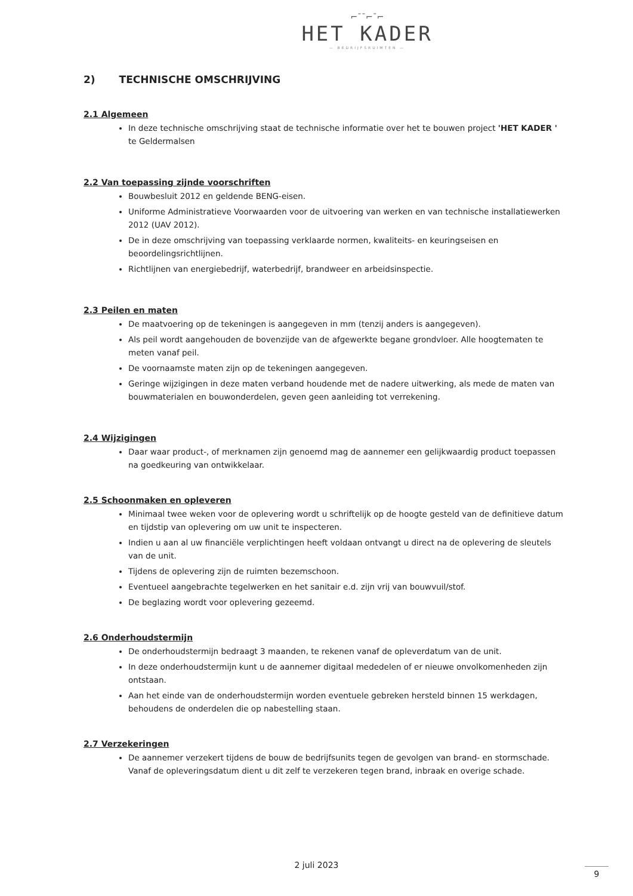⌐ˉˉ⌐ˉ⌐
HET KADER
— BEDRIJFSRUIMTEN —
2) TECHNISCHE OMSCHRIJVING
2.1 Algemeen
In deze technische omschrijving staat de technische informatie over het te bouwen project 'HET KADER ' te Geldermalsen
2.2 Van toepassing zijnde voorschriften
Bouwbesluit 2012 en geldende BENG-eisen.
Uniforme Administratieve Voorwaarden voor de uitvoering van werken en van technische installatiewerken 2012 (UAV 2012).
De in deze omschrijving van toepassing verklaarde normen, kwaliteits- en keuringseisen en beoordelingsrichtlijnen.
Richtlijnen van energiebedrijf, waterbedrijf, brandweer en arbeidsinspectie.
2.3 Peilen en maten
De maatvoering op de tekeningen is aangegeven in mm (tenzij anders is aangegeven).
Als peil wordt aangehouden de bovenzijde van de afgewerkte begane grondvloer. Alle hoogtematen te meten vanaf peil.
De voornaamste maten zijn op de tekeningen aangegeven.
Geringe wijzigingen in deze maten verband houdende met de nadere uitwerking, als mede de maten van bouwmaterialen en bouwonderdelen, geven geen aanleiding tot verrekening.
2.4 Wijzigingen
Daar waar product-, of merknamen zijn genoemd mag de aannemer een gelijkwaardig product toepassen na goedkeuring van ontwikkelaar.
2.5 Schoonmaken en opleveren
Minimaal twee weken voor de oplevering wordt u schriftelijk op de hoogte gesteld van de definitieve datum en tijdstip van oplevering om uw unit te inspecteren.
Indien u aan al uw financiële verplichtingen heeft voldaan ontvangt u direct na de oplevering de sleutels van de unit.
Tijdens de oplevering zijn de ruimten bezemschoon.
Eventueel aangebrachte tegelwerken en het sanitair e.d. zijn vrij van bouwvuil/stof.
De beglazing wordt voor oplevering gezeemd.
2.6 Onderhoudstermijn
De onderhoudstermijn bedraagt 3 maanden, te rekenen vanaf de opleverdatum van de unit.
In deze onderhoudstermijn kunt u de aannemer digitaal mededelen of er nieuwe onvolkomenheden zijn ontstaan.
Aan het einde van de onderhoudstermijn worden eventuele gebreken hersteld binnen 15 werkdagen, behoudens de onderdelen die op nabestelling staan.
2.7 Verzekeringen
De aannemer verzekert tijdens de bouw de bedrijfsunits tegen de gevolgen van brand- en stormschade. Vanaf de opleveringsdatum dient u dit zelf te verzekeren tegen brand, inbraak en overige schade.
2 juli 2023
9